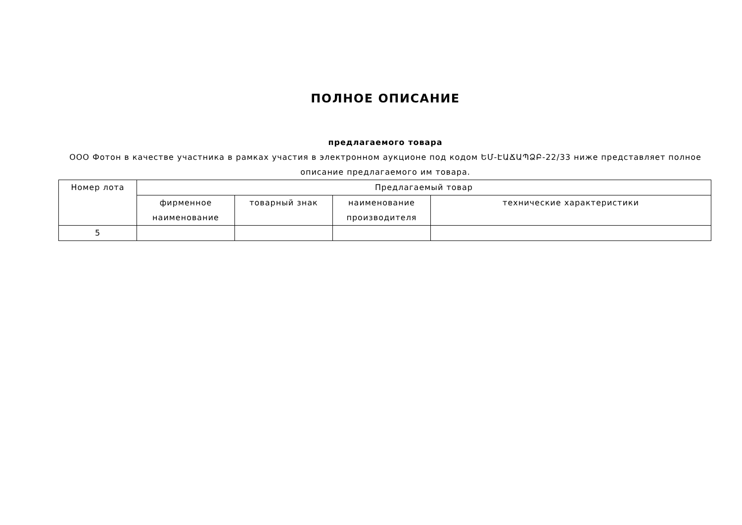ПОЛНОЕ ОПИСАНИЕ
предлагаемого товара
ООО Фотон в качестве участника в рамках участия в электронном аукционе под кодом ԵՄ-ԷԱՃԱՊՁԲ-22/33 ниже представляет полное описание предлагаемого им товара.
| Номер лота | Предлагаемый товар | | | |
| --- | --- | --- | --- | --- |
| | фирменное наименование | товарный знак | наименование производителя | технические характеристики |
| 5 | | | | |